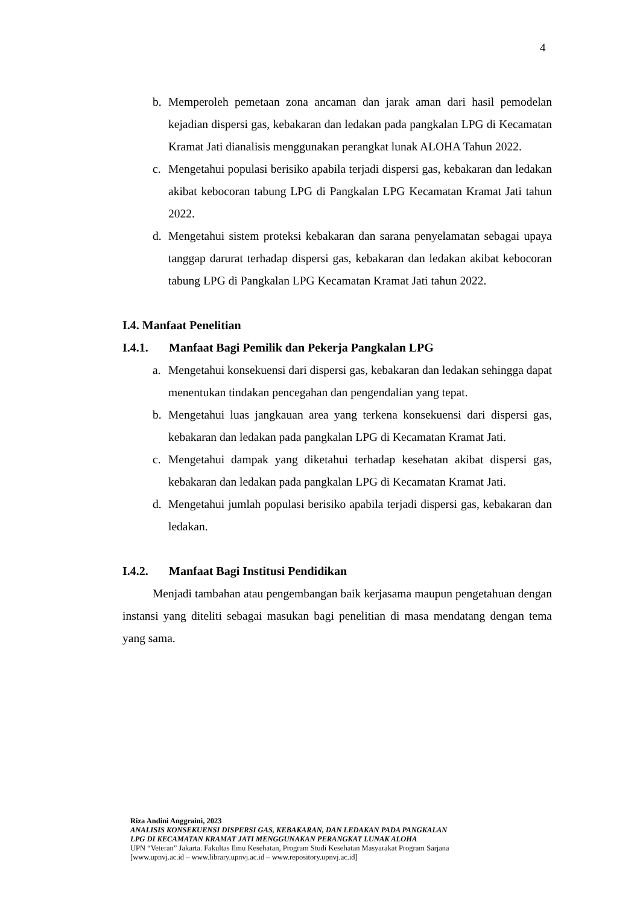4
b. Memperoleh pemetaan zona ancaman dan jarak aman dari hasil pemodelan kejadian dispersi gas, kebakaran dan ledakan pada pangkalan LPG di Kecamatan Kramat Jati dianalisis menggunakan perangkat lunak ALOHA Tahun 2022.
c. Mengetahui populasi berisiko apabila terjadi dispersi gas, kebakaran dan ledakan akibat kebocoran tabung LPG di Pangkalan LPG Kecamatan Kramat Jati tahun 2022.
d. Mengetahui sistem proteksi kebakaran dan sarana penyelamatan sebagai upaya tanggap darurat terhadap dispersi gas, kebakaran dan ledakan akibat kebocoran tabung LPG di Pangkalan LPG Kecamatan Kramat Jati tahun 2022.
I.4. Manfaat Penelitian
I.4.1. Manfaat Bagi Pemilik dan Pekerja Pangkalan LPG
a. Mengetahui konsekuensi dari dispersi gas, kebakaran dan ledakan sehingga dapat menentukan tindakan pencegahan dan pengendalian yang tepat.
b. Mengetahui luas jangkauan area yang terkena konsekuensi dari dispersi gas, kebakaran dan ledakan pada pangkalan LPG di Kecamatan Kramat Jati.
c. Mengetahui dampak yang diketahui terhadap kesehatan akibat dispersi gas, kebakaran dan ledakan pada pangkalan LPG di Kecamatan Kramat Jati.
d. Mengetahui jumlah populasi berisiko apabila terjadi dispersi gas, kebakaran dan ledakan.
I.4.2. Manfaat Bagi Institusi Pendidikan
Menjadi tambahan atau pengembangan baik kerjasama maupun pengetahuan dengan instansi yang diteliti sebagai masukan bagi penelitian di masa mendatang dengan tema yang sama.
Riza Andini Anggraini, 2023
ANALISIS KONSEKUENSI DISPERSI GAS, KEBAKARAN, DAN LEDAKAN PADA PANGKALAN
LPG DI KECAMATAN KRAMAT JATI MENGGUNAKAN PERANGKAT LUNAK ALOHA
UPN “Veteran” Jakarta. Fakultas Ilmu Kesehatan, Program Studi Kesehatan Masyarakat Program Sarjana
[www.upnvj.ac.id – www.library.upnvj.ac.id – www.repository.upnvj.ac.id]